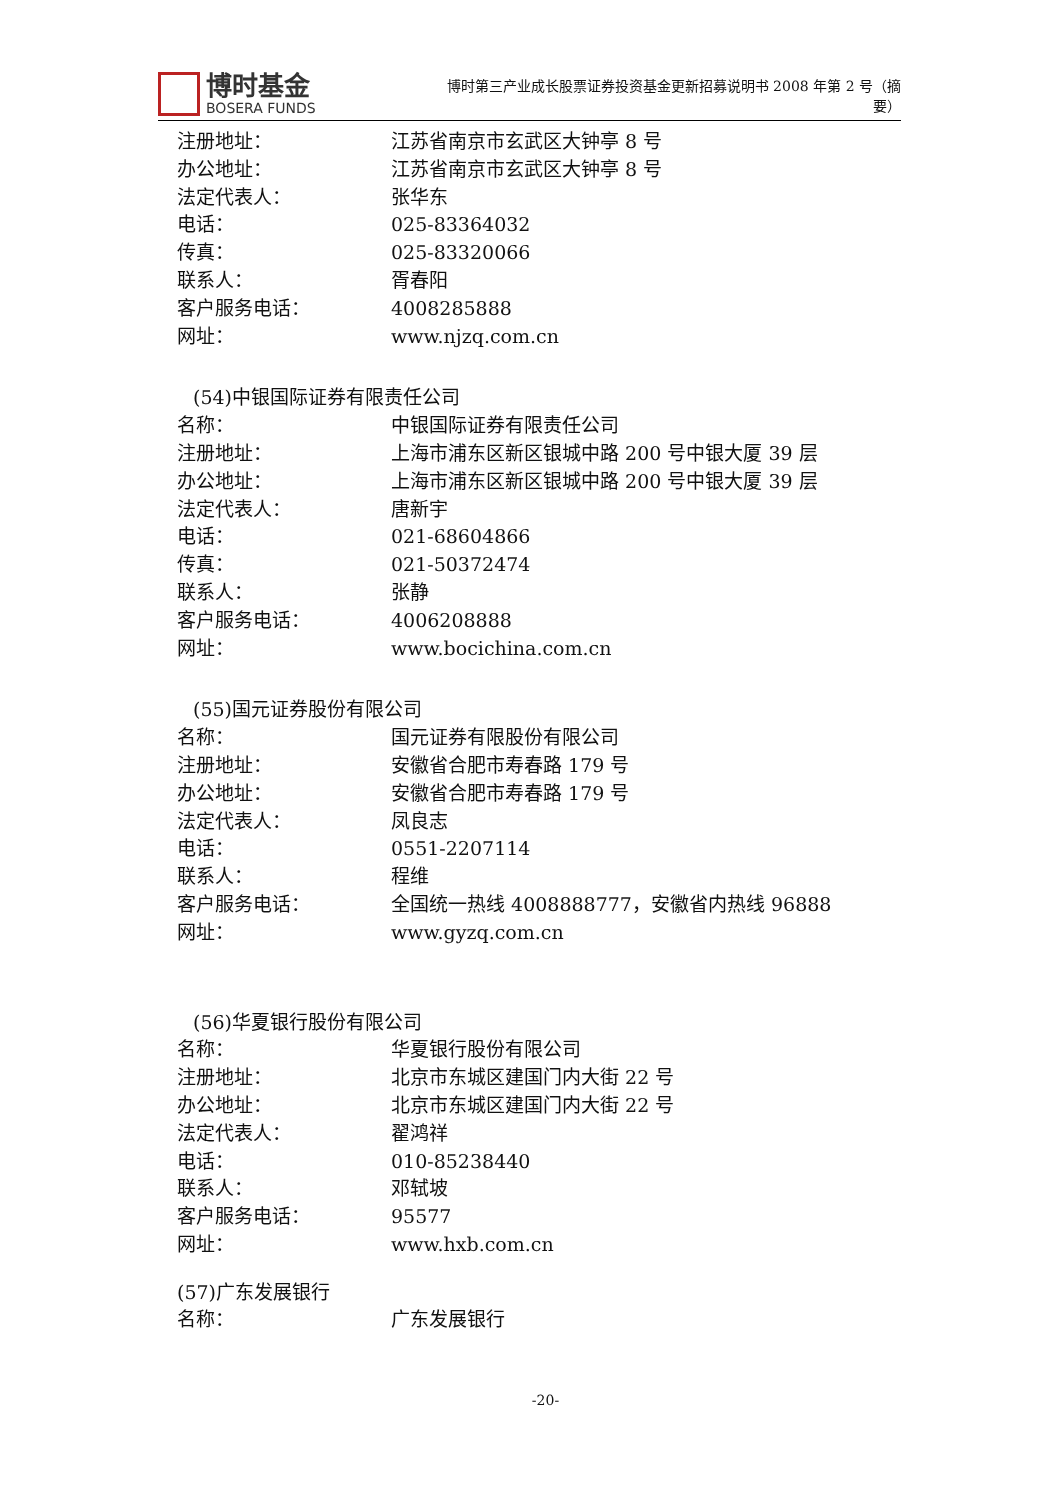博时基金
BOSERA FUNDS
博时第三产业成长股票证券投资基金更新招募说明书 2008 年第 2 号（摘要）
注册地址： 江苏省南京市玄武区大钟亭 8 号
办公地址： 江苏省南京市玄武区大钟亭 8 号
法定代表人： 张华东
电话： 025-83364032
传真： 025-83320066
联系人： 胥春阳
客户服务电话： 4008285888
网址： www.njzq.com.cn
(54)中银国际证券有限责任公司
名称： 中银国际证券有限责任公司
注册地址： 上海市浦东区新区银城中路 200 号中银大厦 39 层
办公地址： 上海市浦东区新区银城中路 200 号中银大厦 39 层
法定代表人： 唐新宇
电话： 021-68604866
传真： 021-50372474
联系人： 张静
客户服务电话： 4006208888
网址： www.bocichina.com.cn
(55)国元证券股份有限公司
名称： 国元证券有限股份有限公司
注册地址： 安徽省合肥市寿春路 179 号
办公地址： 安徽省合肥市寿春路 179 号
法定代表人： 凤良志
电话： 0551-2207114
联系人： 程维
客户服务电话： 全国统一热线 4008888777，安徽省内热线 96888
网址： www.gyzq.com.cn
(56)华夏银行股份有限公司
名称： 华夏银行股份有限公司
注册地址： 北京市东城区建国门内大街 22 号
办公地址： 北京市东城区建国门内大街 22 号
法定代表人： 翟鸿祥
电话： 010-85238440
联系人： 邓轼坡
客户服务电话： 95577
网址： www.hxb.com.cn
(57)广东发展银行
名称： 广东发展银行
-20-